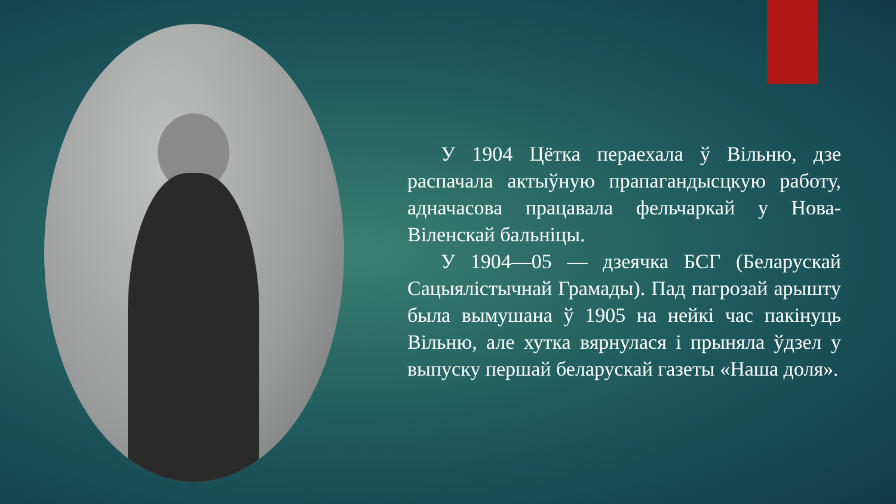У 1904 Цётка пераехала ў Вільню, дзе распачала актыўную прапагандысцкую работу, адначасова працавала фельчаркай у Нова-Віленскай бальніцы.
У 1904—05 — дзеячка БСГ (Беларускай Сацыялістычнай Грамады). Пад пагрозай арышту была вымушана ў 1905 на нейкі час пакінуць Вільню, але хутка вярнулася і прыняла ўдзел у выпуску першай беларускай газеты «Наша доля».